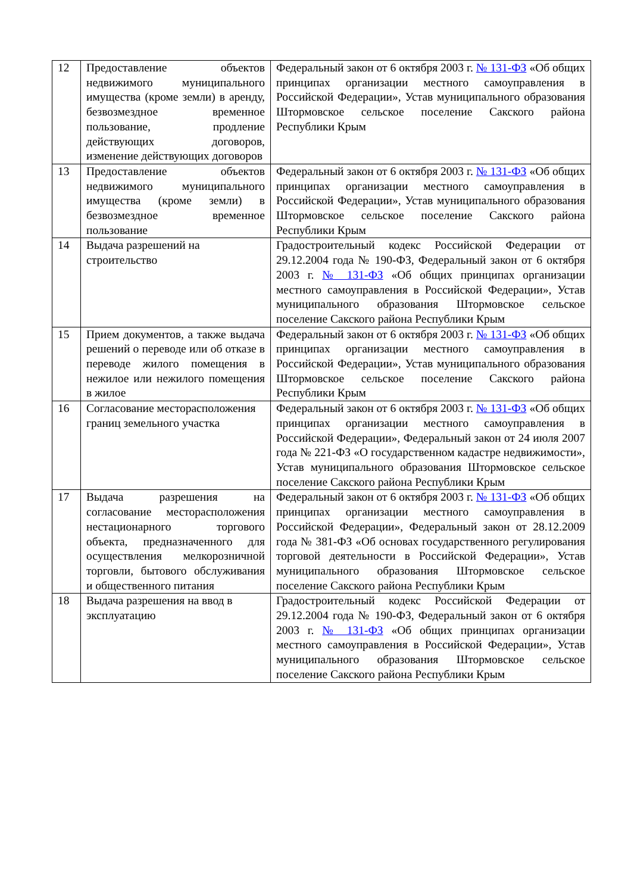| 12 | Предоставление объектов недвижимого муниципального имущества (кроме земли) в аренду, безвозмездное временное пользование, продление действующих договоров, изменение действующих договоров | Федеральный закон от 6 октября 2003 г. № 131-ФЗ «Об общих принципах организации местного самоуправления в Российской Федерации», Устав муниципального образования Штормовское сельское поселение Сакского района Республики Крым |
| 13 | Предоставление объектов недвижимого муниципального имущества (кроме земли) в безвозмездное временное пользование | Федеральный закон от 6 октября 2003 г. № 131-ФЗ «Об общих принципах организации местного самоуправления в Российской Федерации», Устав муниципального образования Штормовское сельское поселение Сакского района Республики Крым |
| 14 | Выдача разрешений на строительство | Градостроительный кодекс Российской Федерации от 29.12.2004 года № 190-ФЗ, Федеральный закон от 6 октября 2003 г. № 131-ФЗ «Об общих принципах организации местного самоуправления в Российской Федерации», Устав муниципального образования Штормовское сельское поселение Сакского района Республики Крым |
| 15 | Прием документов, а также выдача решений о переводе или об отказе в переводе жилого помещения в нежилое или нежилого помещения в жилое | Федеральный закон от 6 октября 2003 г. № 131-ФЗ «Об общих принципах организации местного самоуправления в Российской Федерации», Устав муниципального образования Штормовское сельское поселение Сакского района Республики Крым |
| 16 | Согласование месторасположения границ земельного участка | Федеральный закон от 6 октября 2003 г. № 131-ФЗ «Об общих принципах организации местного самоуправления в Российской Федерации», Федеральный закон от 24 июля 2007 года № 221-ФЗ «О государственном кадастре недвижимости», Устав муниципального образования Штормовское сельское поселение Сакского района Республики Крым |
| 17 | Выдача разрешения на согласование месторасположения нестационарного торгового объекта, предназначенного для осуществления мелкорозничной торговли, бытового обслуживания и общественного питания | Федеральный закон от 6 октября 2003 г. № 131-ФЗ «Об общих принципах организации местного самоуправления в Российской Федерации», Федеральный закон от 28.12.2009 года № 381-ФЗ «Об основах государственного регулирования торговой деятельности в Российской Федерации», Устав муниципального образования Штормовское сельское поселение Сакского района Республики Крым |
| 18 | Выдача разрешения на ввод в эксплуатацию | Градостроительный кодекс Российской Федерации от 29.12.2004 года № 190-ФЗ, Федеральный закон от 6 октября 2003 г. № 131-ФЗ «Об общих принципах организации местного самоуправления в Российской Федерации», Устав муниципального образования Штормовское сельское поселение Сакского района Республики Крым |